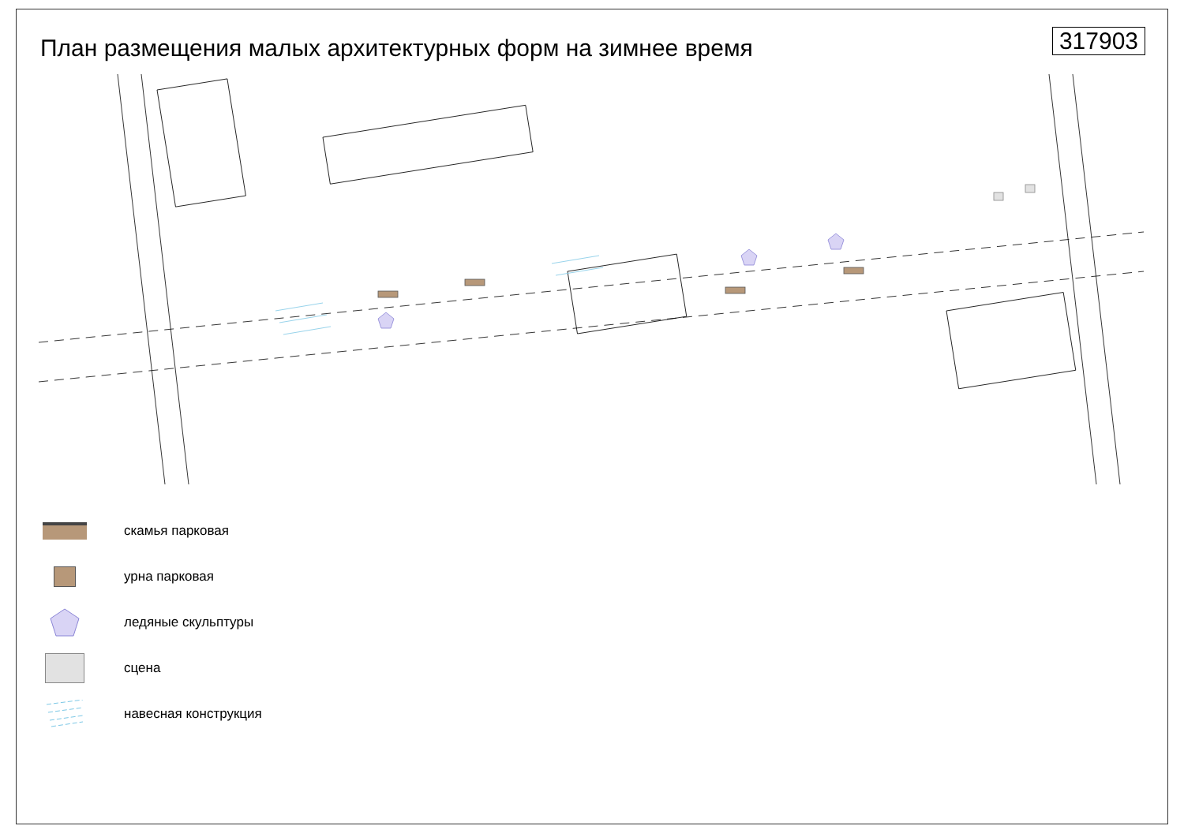План размещения малых архитектурных форм на зимнее время
317903
скамья парковая
урна парковая
ледяные скульптуры
сцена
навесная конструкция